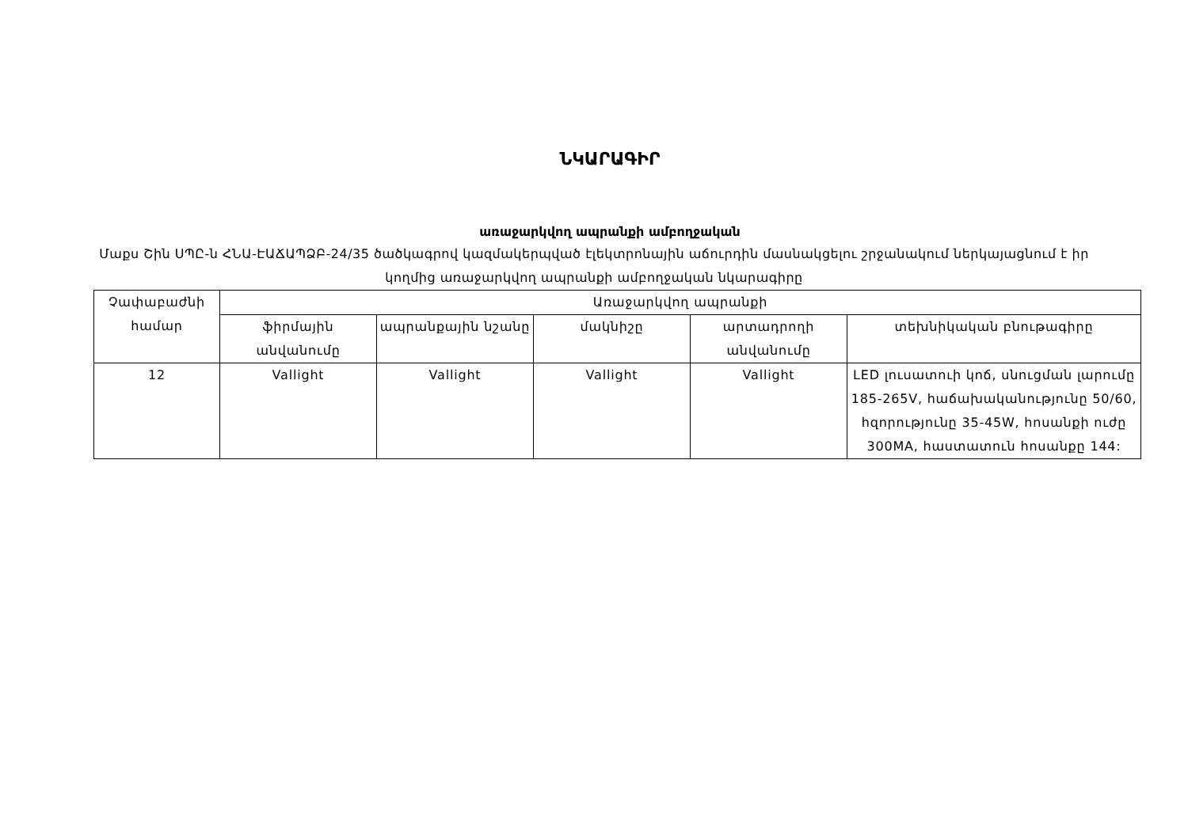ՆԿԱՐԱԳԻՐ
առաջարկվող ապրանքի ամբողջական
Մաքս Շին ՍՊԸ-ն ՀՆԱ-ԷԱՃԱՊՁԲ-24/35 ծածկագրով կազմակերպված էլեկտրոնային աճուրդին մասնակցելու շրջանակում ներկայացնում է իր կողմից առաջարկվող ապրանքի ամբողջական նկարագիրը
| Չափաբաժնի համար | Առաջարկվող ապրանքի | | | | |
| --- | --- | --- | --- | --- | --- |
| | ֆիրմային անվանումը | ապրանքային նշանը | մակնիշը | արտադրողի անվանումը | տեխնիկական բնութագիրը |
| 12 | Vallight | Vallight | Vallight | Vallight | LED լուսատուի կոճ, սնուցման լարումը 185-265V, հաճախականությունը 50/60, հզորությունը 35-45W, հոսանքի ուժը 300MA, հաստատուն հոսանքը 144: |